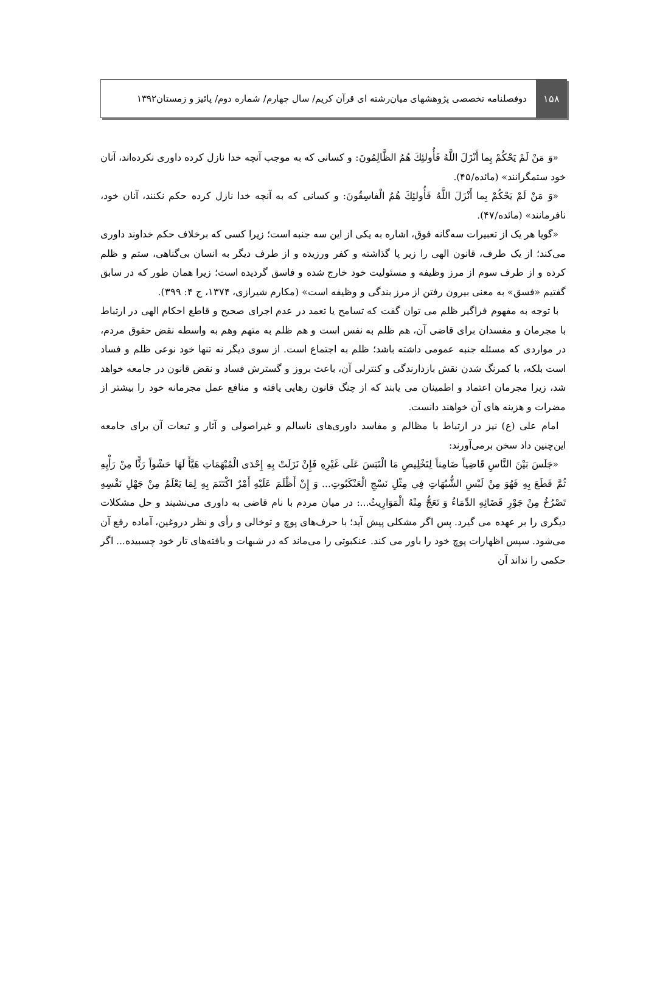۱۵۸
دوفصلنامه تخصصی پژوهشهای میان‌رشته ای قرآن کریم/ سال چهارم/ شماره دوم/ پائیز و زمستان۱۳۹۲
«وَ مَنْ لَمْ يَحْكُمْ بِما أَنْزَلَ اللَّهُ فَأُولئِكَ هُمُ الظَّالِمُونَ: و کسانی که به موجب آنچه خدا نازل کرده داوری نکرده‌اند، آنان خود ستمگرانند» (مائده/۴۵).
«وَ مَنْ لَمْ يَحْكُمْ بِما أَنْزَلَ اللَّهُ فَأُولئِكَ هُمُ الْفاسِقُونَ: و کسانی که به آنچه خدا نازل کرده حکم نکنند، آنان خود، نافرمانند» (مائده/۴۷).
«گویا هر یک از تعبیرات سه‌گانه فوق، اشاره به یکی از این سه جنبه است؛ زیرا کسی که برخلاف حکم خداوند داوری می‌کند؛ از یک طرف، قانون الهی را زیر پا گذاشته و کفر ورزیده و از طرف دیگر به انسان بی‌گناهی، ستم و ظلم کرده و از طرف سوم از مرز وظیفه و مسئولیت خود خارج شده و فاسق گردیده است؛ زیرا همان طور که در سابق گفتیم «فسق» به معنی بیرون رفتن از مرز بندگی و وظیفه است» (مکارم شیرازی، ۱۳۷۴، ج ۴: ۳۹۹).
با توجه به مفهوم فراگیر ظلم می توان گفت که تسامح یا تعمد در عدم اجرای صحیح و قاطع احکام الهی در ارتباط با مجرمان و مفسدان برای قاضی آن، هم ظلم به نفس است و هم ظلم به متهم وهم به واسطه نقض حقوق مردم، در مواردی که مسئله جنبه عمومی داشته باشد؛ ظلم به اجتماع است. از سوی دیگر نه تنها خود نوعی ظلم و فساد است بلکه، با کمرنگ شدن نقش بازدارندگی و کنترلی آن، باعث بروز و گسترش فساد و نقض قانون در جامعه خواهد شد، زیرا مجرمان اعتماد و اطمینان می یابند که از چنگ قانون رهایی یافته و منافع عمل مجرمانه خود را بیشتر از مضرات و هزینه های آن خواهند دانست.
امام علی (ع) نیز در ارتباط با مظالم و مفاسد داوری‌های ناسالم و غیراصولی و آثار و تبعات آن برای جامعه این‌چنین داد سخن برمی‌آورند:
«جَلَسَ بَيْنَ النَّاسِ قَاضِياً ضَامِناً لِتَخْلِيصِ مَا الْتَبَسَ عَلَى غَيْرِهِ فَإِنْ نَزَلَتْ بِهِ إِحْدَى الْمُبْهَمَاتِ هَيَّأَ لَهَا حَشْواً رَثًّا مِنْ رَأْيِهِ ثُمَّ قَطَعَ بِهِ فَهُوَ مِنْ لَبْسِ الشُّبُهَاتِ فِي مِثْلِ نَسْجِ الْعَنْكَبُوتِ... وَ إِنْ أَظْلَمَ عَلَيْهِ أَمْرٌ اكْتَتَمَ بِهِ لِمَا يَعْلَمُ مِنْ جَهْلِ نَفْسِهِ تَصْرُخُ مِنْ جَوْرِ قَضَائِهِ الدِّمَاءُ وَ تَعَجُّ مِنْهُ الْمَوَارِيثُ...: در میان مردم با نام قاضی به داوری می‌نشیند و حل مشکلات دیگری را بر عهده می گیرد. پس اگر مشکلی پیش آید؛ با حرف‌های پوچ و توخالی و رأی و نظر دروغین، آماده رفع آن می‌شود. سپس اظهارات پوچ خود را باور می کند. عنکبوتی را می‌ماند که در شبهات و بافته‌های تار خود چسبیده... اگر حکمی را نداند آن